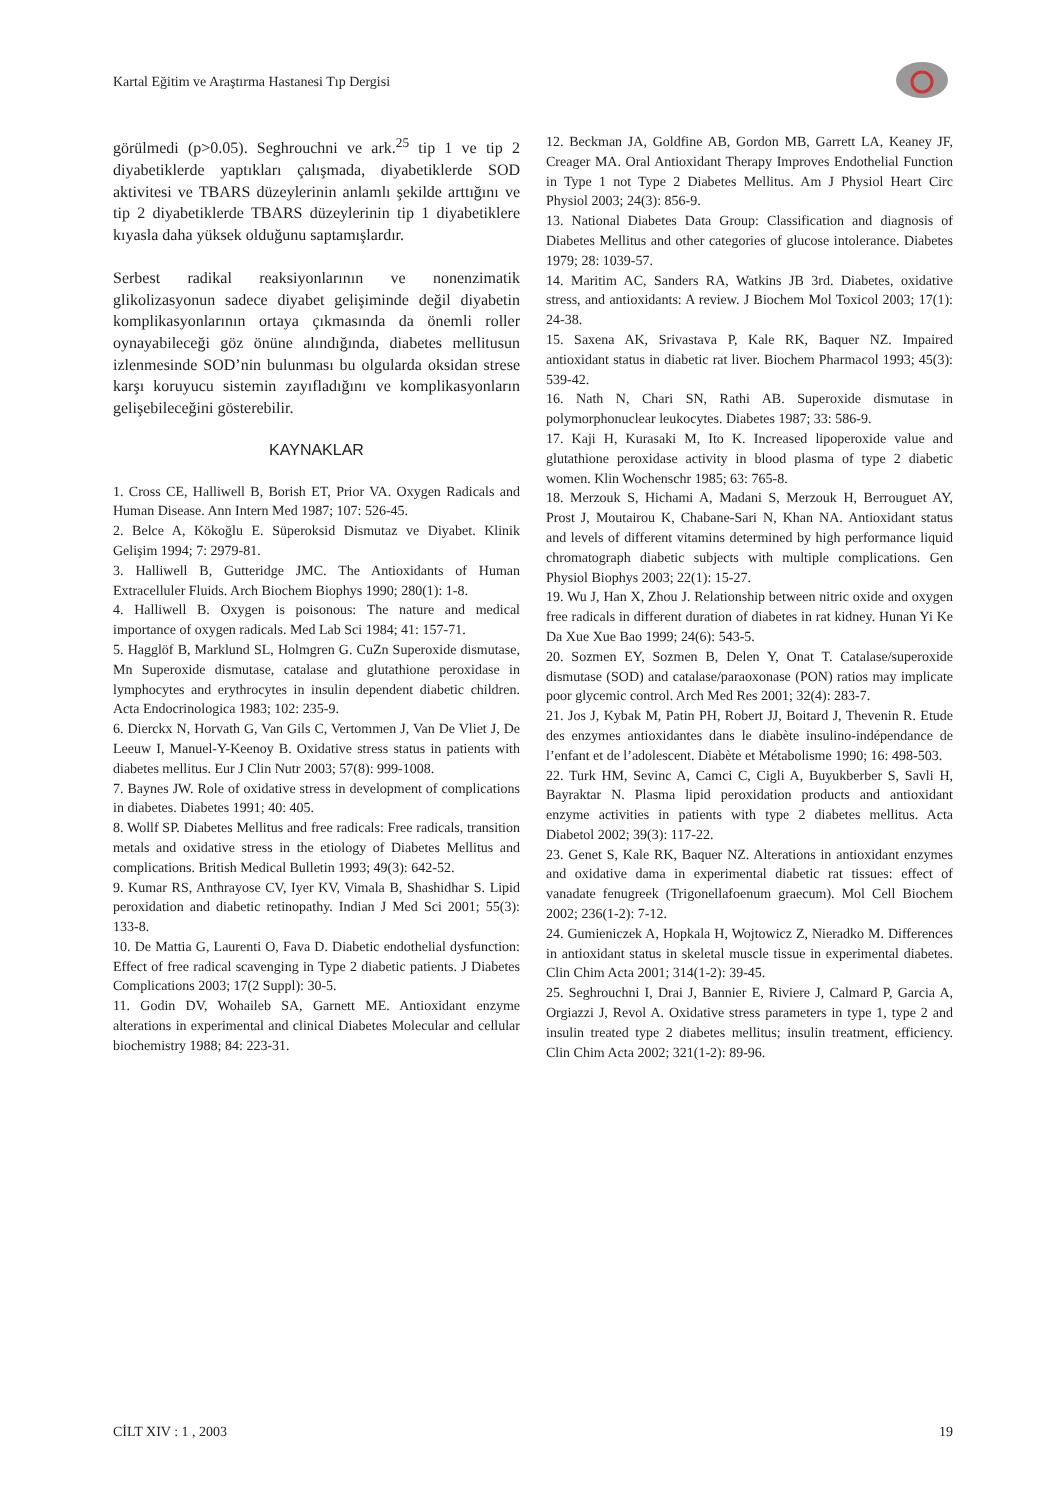Kartal Eğitim ve Araştırma Hastanesi Tıp Dergisi
görülmedi (p>0.05). Seghrouchni ve ark.<sup>25</sup> tip 1 ve tip 2 diyabetiklerde yaptıkları çalışmada, diyabetiklerde SOD aktivitesi ve TBARS düzeylerinin anlamlı şekilde arttığını ve tip 2 diyabetiklerde TBARS düzeylerinin tip 1 diyabetiklere kıyasla daha yüksek olduğunu saptamışlardır.
Serbest radikal reaksiyonlarının ve nonenzimatik glikolizasyonun sadece diyabet gelişiminde değil diyabetin komplikasyonlarının ortaya çıkmasında da önemli roller oynayabileceği göz önüne alındığında, diabetes mellitusun izlenmesinde SOD’nin bulunması bu olgularda oksidan strese karşı koruyucu sistemin zayıfladığını ve komplikasyonların gelişebileceğini gösterebilir.
KAYNAKLAR
1. Cross CE, Halliwell B, Borish ET, Prior VA. Oxygen Radicals and Human Disease. Ann Intern Med 1987; 107: 526-45.
2. Belce A, Kökoğlu E. Süperoksid Dismutaz ve Diyabet. Klinik Gelişim 1994; 7: 2979-81.
3. Halliwell B, Gutteridge JMC. The Antioxidants of Human Extracelluler Fluids. Arch Biochem Biophys 1990; 280(1): 1-8.
4. Halliwell B. Oxygen is poisonous: The nature and medical importance of oxygen radicals. Med Lab Sci 1984; 41: 157-71.
5. Hagglöf B, Marklund SL, Holmgren G. CuZn Superoxide dismutase, Mn Superoxide dismutase, catalase and glutathione peroxidase in lymphocytes and erythrocytes in insulin dependent diabetic children. Acta Endocrinologica 1983; 102: 235-9.
6. Dierckx N, Horvath G, Van Gils C, Vertommen J, Van De Vliet J, De Leeuw I, Manuel-Y-Keenoy B. Oxidative stress status in patients with diabetes mellitus. Eur J Clin Nutr 2003; 57(8): 999-1008.
7. Baynes JW. Role of oxidative stress in development of complications in diabetes. Diabetes 1991; 40: 405.
8. Wollf SP. Diabetes Mellitus and free radicals: Free radicals, transition metals and oxidative stress in the etiology of Diabetes Mellitus and complications. British Medical Bulletin 1993; 49(3): 642-52.
9. Kumar RS, Anthrayose CV, Iyer KV, Vimala B, Shashidhar S. Lipid peroxidation and diabetic retinopathy. Indian J Med Sci 2001; 55(3): 133-8.
10. De Mattia G, Laurenti O, Fava D. Diabetic endothelial dysfunction: Effect of free radical scavenging in Type 2 diabetic patients. J Diabetes Complications 2003; 17(2 Suppl): 30-5.
11. Godin DV, Wohaileb SA, Garnett ME. Antioxidant enzyme alterations in experimental and clinical Diabetes Molecular and cellular biochemistry 1988; 84: 223-31.
12. Beckman JA, Goldfine AB, Gordon MB, Garrett LA, Keaney JF, Creager MA. Oral Antioxidant Therapy Improves Endothelial Function in Type 1 not Type 2 Diabetes Mellitus. Am J Physiol Heart Circ Physiol 2003; 24(3): 856-9.
13. National Diabetes Data Group: Classification and diagnosis of Diabetes Mellitus and other categories of glucose intolerance. Diabetes 1979; 28: 1039-57.
14. Maritim AC, Sanders RA, Watkins JB 3rd. Diabetes, oxidative stress, and antioxidants: A review. J Biochem Mol Toxicol 2003; 17(1): 24-38.
15. Saxena AK, Srivastava P, Kale RK, Baquer NZ. Impaired antioxidant status in diabetic rat liver. Biochem Pharmacol 1993; 45(3): 539-42.
16. Nath N, Chari SN, Rathi AB. Superoxide dismutase in polymorphonuclear leukocytes. Diabetes 1987; 33: 586-9.
17. Kaji H, Kurasaki M, Ito K. Increased lipoperoxide value and glutathione peroxidase activity in blood plasma of type 2 diabetic women. Klin Wochenschr 1985; 63: 765-8.
18. Merzouk S, Hichami A, Madani S, Merzouk H, Berrouguet AY, Prost J, Moutairou K, Chabane-Sari N, Khan NA. Antioxidant status and levels of different vitamins determined by high performance liquid chromatograph diabetic subjects with multiple complications. Gen Physiol Biophys 2003; 22(1): 15-27.
19. Wu J, Han X, Zhou J. Relationship between nitric oxide and oxygen free radicals in different duration of diabetes in rat kidney. Hunan Yi Ke Da Xue Xue Bao 1999; 24(6): 543-5.
20. Sozmen EY, Sozmen B, Delen Y, Onat T. Catalase/superoxide dismutase (SOD) and catalase/paraoxonase (PON) ratios may implicate poor glycemic control. Arch Med Res 2001; 32(4): 283-7.
21. Jos J, Kybak M, Patin PH, Robert JJ, Boitard J, Thevenin R. Etude des enzymes antioxidantes dans le diabète insulino-indépendance de l’enfant et de l’adolescent. Diabète et Métabolisme 1990; 16: 498-503.
22. Turk HM, Sevinc A, Camci C, Cigli A, Buyukberber S, Savli H, Bayraktar N. Plasma lipid peroxidation products and antioxidant enzyme activities in patients with type 2 diabetes mellitus. Acta Diabetol 2002; 39(3): 117-22.
23. Genet S, Kale RK, Baquer NZ. Alterations in antioxidant enzymes and oxidative dama in experimental diabetic rat tissues: effect of vanadate fenugreek (Trigonellafoenum graecum). Mol Cell Biochem 2002; 236(1-2): 7-12.
24. Gumieniczek A, Hopkala H, Wojtowicz Z, Nieradko M. Differences in antioxidant status in skeletal muscle tissue in experimental diabetes. Clin Chim Acta 2001; 314(1-2): 39-45.
25. Seghrouchni I, Drai J, Bannier E, Riviere J, Calmard P, Garcia A, Orgiazzi J, Revol A. Oxidative stress parameters in type 1, type 2 and insulin treated type 2 diabetes mellitus; insulin treatment, efficiency. Clin Chim Acta 2002; 321(1-2): 89-96.
CİLT XIV : 1 , 2003 19